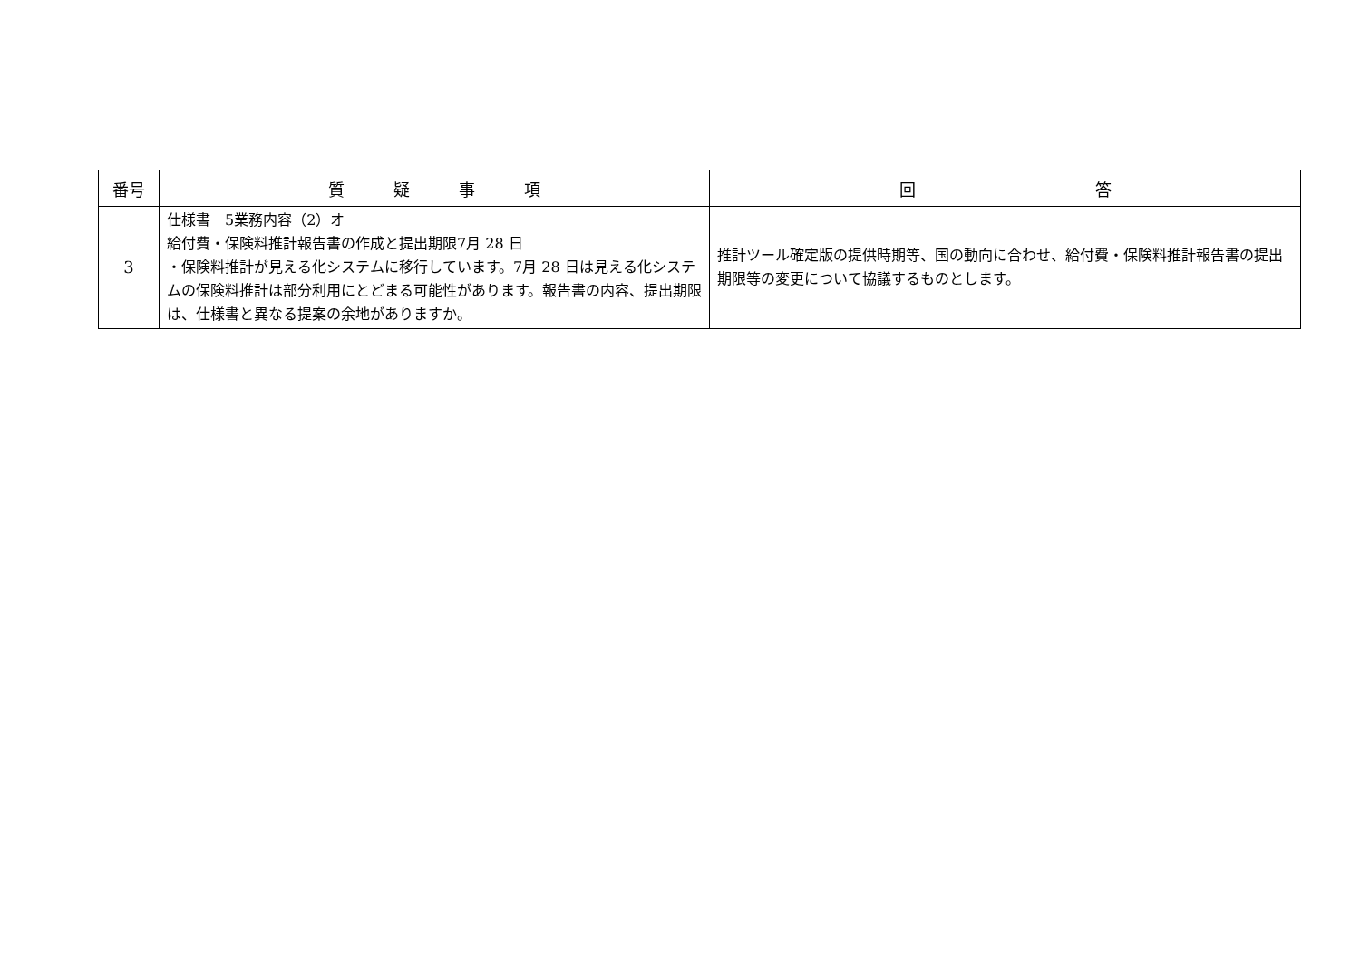| 番号 | 質 疑 事 項 | 回 答 |
| --- | --- | --- |
| 3 | 仕様書 5業務内容（2）オ 給付費・保険料推計報告書の作成と提出期限7月 28 日 ・保険料推計が見える化システムに移行しています。7月 28 日は見える化システムの保険料推計は部分利用にとどまる可能性があります。報告書の内容、提出期限は、仕様書と異なる提案の余地がありますか。 | 推計ツール確定版の提供時期等、国の動向に合わせ、給付費・保険料推計報告書の提出期限等の変更について協議するものとします。 |